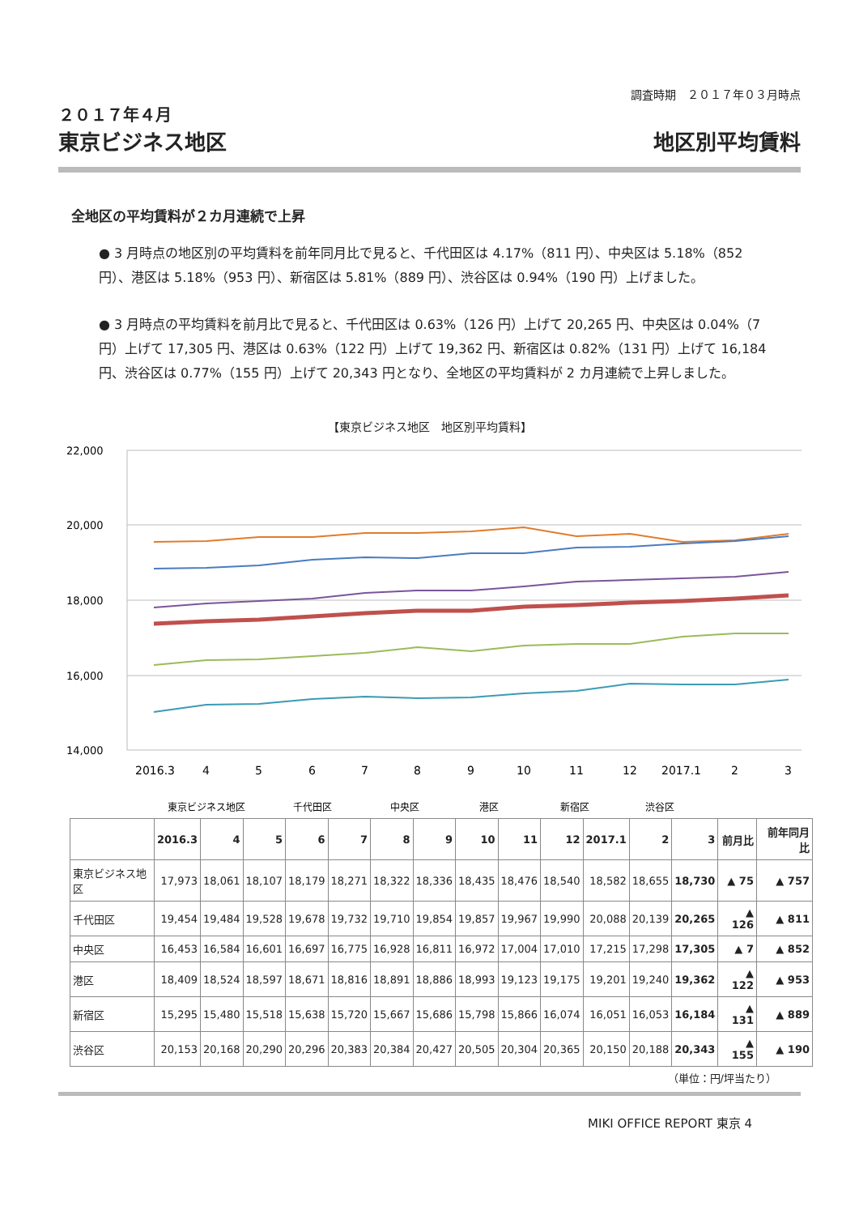調査時期　２０１７年０３月時点
２０１７年４月
東京ビジネス地区
地区別平均賃料
全地区の平均賃料が２カ月連続で上昇
● 3 月時点の地区別の平均賃料を前年同月比で見ると、千代田区は 4.17%（811 円）、中央区は 5.18%（852 円）、港区は 5.18%（953 円）、新宿区は 5.81%（889 円）、渋谷区は 0.94%（190 円）上げました。
● 3 月時点の平均賃料を前月比で見ると、千代田区は 0.63%（126 円）上げて 20,265 円、中央区は 0.04%（7 円）上げて 17,305 円、港区は 0.63%（122 円）上げて 19,362 円、新宿区は 0.82%（131 円）上げて 16,184 円、渋谷区は 0.77%（155 円）上げて 20,343 円となり、全地区の平均賃料が 2 カ月連続で上昇しました。
【東京ビジネス地区　地区別平均賃料】
22,000
20,000
18,000
16,000
14,000
2016.3
4
5
6
7
8
9
10
11
12
2017.1
2
3
東京ビジネス地区
千代田区
中央区
港区
新宿区
渋谷区
| | 2016.3 | 4 | 5 | 6 | 7 | 8 | 9 | 10 | 11 | 12 | 2017.1 | 2 | 3 | 前月比 | 前年同月比 |
| --- | --- | --- | --- | --- | --- | --- | --- | --- | --- | --- | --- | --- | --- | --- | --- |
| 東京ビジネス地区 | 17,973 | 18,061 | 18,107 | 18,179 | 18,271 | 18,322 | 18,336 | 18,435 | 18,476 | 18,540 | 18,582 | 18,655 | 18,730 | ▲ 75 | ▲ 757 |
| 千代田区 | 19,454 | 19,484 | 19,528 | 19,678 | 19,732 | 19,710 | 19,854 | 19,857 | 19,967 | 19,990 | 20,088 | 20,139 | 20,265 | ▲ 126 | ▲ 811 |
| 中央区 | 16,453 | 16,584 | 16,601 | 16,697 | 16,775 | 16,928 | 16,811 | 16,972 | 17,004 | 17,010 | 17,215 | 17,298 | 17,305 | ▲ 7 | ▲ 852 |
| 港区 | 18,409 | 18,524 | 18,597 | 18,671 | 18,816 | 18,891 | 18,886 | 18,993 | 19,123 | 19,175 | 19,201 | 19,240 | 19,362 | ▲ 122 | ▲ 953 |
| 新宿区 | 15,295 | 15,480 | 15,518 | 15,638 | 15,720 | 15,667 | 15,686 | 15,798 | 15,866 | 16,074 | 16,051 | 16,053 | 16,184 | ▲ 131 | ▲ 889 |
| 渋谷区 | 20,153 | 20,168 | 20,290 | 20,296 | 20,383 | 20,384 | 20,427 | 20,505 | 20,304 | 20,365 | 20,150 | 20,188 | 20,343 | ▲ 155 | ▲ 190 |
（単位：円/坪当たり）
MIKI OFFICE REPORT 東京 4